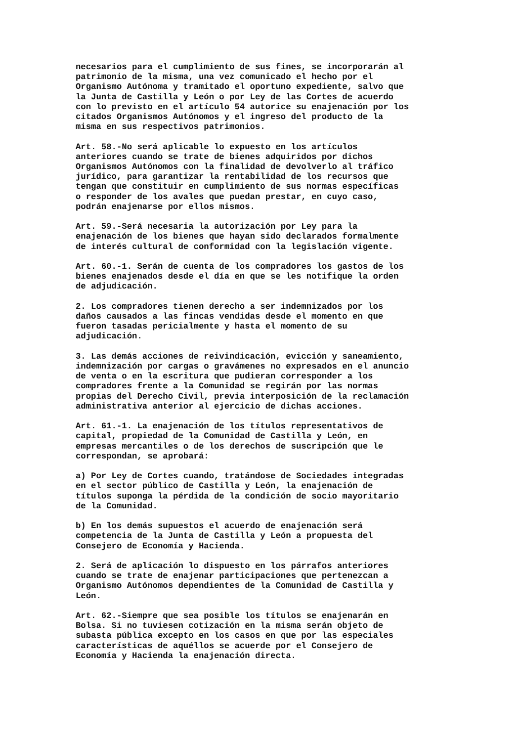necesarios para el cumplimiento de sus fines, se incorporarán al patrimonio de la misma, una vez comunicado el hecho por el Organismo Autónoma y tramitado el oportuno expediente, salvo que la Junta de Castilla y León o por Ley de las Cortes de acuerdo con lo previsto en el artículo 54 autorice su enajenación por los citados Organismos Autónomos y el ingreso del producto de la misma en sus respectivos patrimonios.
Art. 58.-No será aplicable lo expuesto en los artículos anteriores cuando se trate de bienes adquiridos por dichos Organismos Autónomos con la finalidad de devolverlo al tráfico jurídico, para garantizar la rentabilidad de los recursos que tengan que constituir en cumplimiento de sus normas específicas o responder de los avales que puedan prestar, en cuyo caso, podrán enajenarse por ellos mismos.
Art. 59.-Será necesaria la autorización por Ley para la enajenación de los bienes que hayan sido declarados formalmente de interés cultural de conformidad con la legislación vigente.
Art. 60.-1. Serán de cuenta de los compradores los gastos de los bienes enajenados desde el día en que se les notifique la orden de adjudicación.
2. Los compradores tienen derecho a ser indemnizados por los daños causados a las fincas vendidas desde el momento en que fueron tasadas pericialmente y hasta el momento de su adjudicación.
3. Las demás acciones de reivindicación, evicción y saneamiento, indemnización por cargas o gravámenes no expresados en el anuncio de venta o en la escritura que pudieran corresponder a los compradores frente a la Comunidad se regirán por las normas propias del Derecho Civil, previa interposición de la reclamación administrativa anterior al ejercicio de dichas acciones.
Art. 61.-1. La enajenación de los títulos representativos de capital, propiedad de la Comunidad de Castilla y León, en empresas mercantiles o de los derechos de suscripción que le correspondan, se aprobará:
a) Por Ley de Cortes cuando, tratándose de Sociedades integradas en el sector público de Castilla y León, la enajenación de títulos suponga la pérdida de la condición de socio mayoritario de la Comunidad.
b) En los demás supuestos el acuerdo de enajenación será competencia de la Junta de Castilla y León a propuesta del Consejero de Economía y Hacienda.
2. Será de aplicación lo dispuesto en los párrafos anteriores cuando se trate de enajenar participaciones que pertenezcan a Organismo Autónomos dependientes de la Comunidad de Castilla y León.
Art. 62.-Siempre que sea posible los títulos se enajenarán en Bolsa. Si no tuviesen cotización en la misma serán objeto de subasta pública excepto en los casos en que por las especiales características de aquéllos se acuerde por el Consejero de Economía y Hacienda la enajenación directa.